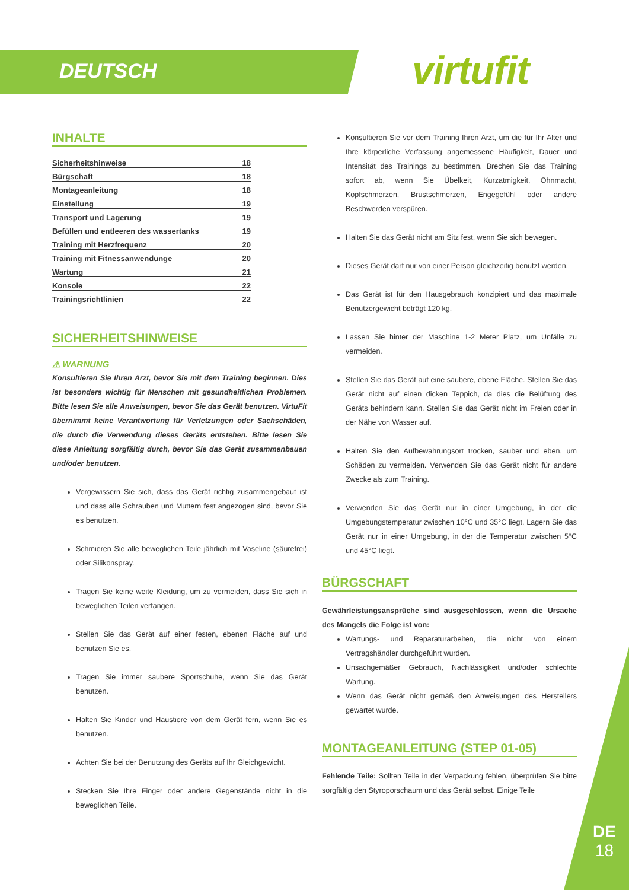DEUTSCH virtufit
INHALTE
Sicherheitshinweise 18
Bürgschaft 18
Montageanleitung 18
Einstellung 19
Transport und Lagerung 19
Befüllen und entleeren des wassertanks 19
Training mit Herzfrequenz 20
Training mit Fitnessanwendunge 20
Wartung 21
Konsole 22
Trainingsrichtlinien 22
SICHERHEITSHINWEISE
⚠ WARNUNG
Konsultieren Sie Ihren Arzt, bevor Sie mit dem Training beginnen. Dies ist besonders wichtig für Menschen mit gesundheitlichen Problemen. Bitte lesen Sie alle Anweisungen, bevor Sie das Gerät benutzen. VirtuFit übernimmt keine Verantwortung für Verletzungen oder Sachschäden, die durch die Verwendung dieses Geräts entstehen. Bitte lesen Sie diese Anleitung sorgfältig durch, bevor Sie das Gerät zusammenbauen und/oder benutzen.
Vergewissern Sie sich, dass das Gerät richtig zusammengebaut ist und dass alle Schrauben und Muttern fest angezogen sind, bevor Sie es benutzen.
Schmieren Sie alle beweglichen Teile jährlich mit Vaseline (säurefrei) oder Silikonspray.
Tragen Sie keine weite Kleidung, um zu vermeiden, dass Sie sich in beweglichen Teilen verfangen.
Stellen Sie das Gerät auf einer festen, ebenen Fläche auf und benutzen Sie es.
Tragen Sie immer saubere Sportschuhe, wenn Sie das Gerät benutzen.
Halten Sie Kinder und Haustiere von dem Gerät fern, wenn Sie es benutzen.
Achten Sie bei der Benutzung des Geräts auf Ihr Gleichgewicht.
Stecken Sie Ihre Finger oder andere Gegenstände nicht in die beweglichen Teile.
Konsultieren Sie vor dem Training Ihren Arzt, um die für Ihr Alter und Ihre körperliche Verfassung angemessene Häufigkeit, Dauer und Intensität des Trainings zu bestimmen. Brechen Sie das Training sofort ab, wenn Sie Übelkeit, Kurzatmigkeit, Ohnmacht, Kopfschmerzen, Brustschmerzen, Engegefühl oder andere Beschwerden verspüren.
Halten Sie das Gerät nicht am Sitz fest, wenn Sie sich bewegen.
Dieses Gerät darf nur von einer Person gleichzeitig benutzt werden.
Das Gerät ist für den Hausgebrauch konzipiert und das maximale Benutzergewicht beträgt 120 kg.
Lassen Sie hinter der Maschine 1-2 Meter Platz, um Unfälle zu vermeiden.
Stellen Sie das Gerät auf eine saubere, ebene Fläche. Stellen Sie das Gerät nicht auf einen dicken Teppich, da dies die Belüftung des Geräts behindern kann. Stellen Sie das Gerät nicht im Freien oder in der Nähe von Wasser auf.
Halten Sie den Aufbewahrungsort trocken, sauber und eben, um Schäden zu vermeiden. Verwenden Sie das Gerät nicht für andere Zwecke als zum Training.
Verwenden Sie das Gerät nur in einer Umgebung, in der die Umgebungstemperatur zwischen 10°C und 35°C liegt. Lagern Sie das Gerät nur in einer Umgebung, in der die Temperatur zwischen 5°C und 45°C liegt.
BÜRGSCHAFT
Gewährleistungsansprüche sind ausgeschlossen, wenn die Ursache des Mangels die Folge ist von:
Wartungs- und Reparaturarbeiten, die nicht von einem Vertragshändler durchgeführt wurden.
Unsachgemäßer Gebrauch, Nachlässigkeit und/oder schlechte Wartung.
Wenn das Gerät nicht gemäß den Anweisungen des Herstellers gewartet wurde.
MONTAGEANLEITUNG (STEP 01-05)
Fehlende Teile: Sollten Teile in der Verpackung fehlen, überprüfen Sie bitte sorgfältig den Styroporschaum und das Gerät selbst. Einige Teile
DE
18